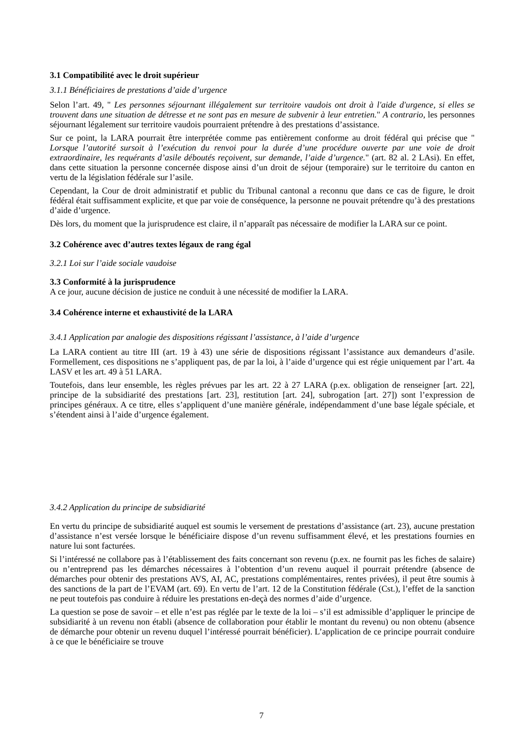3.1 Compatibilité avec le droit supérieur
3.1.1 Bénéficiaires de prestations d’aide d’urgence
Selon l’art. 49, " Les personnes séjournant illégalement sur territoire vaudois ont droit à l'aide d'urgence, si elles se trouvent dans une situation de détresse et ne sont pas en mesure de subvenir à leur entretien." A contrario, les personnes séjournant légalement sur territoire vaudois pourraient prétendre à des prestations d’assistance.
Sur ce point, la LARA pourrait être interprétée comme pas entièrement conforme au droit fédéral qui précise que " Lorsque l’autorité sursoit à l’exécution du renvoi pour la durée d’une procédure ouverte par une voie de droit extraordinaire, les requérants d’asile déboutés reçoivent, sur demande, l’aide d’urgence." (art. 82 al. 2 LAsi). En effet, dans cette situation la personne concernée dispose ainsi d’un droit de séjour (temporaire) sur le territoire du canton en vertu de la législation fédérale sur l’asile.
Cependant, la Cour de droit administratif et public du Tribunal cantonal a reconnu que dans ce cas de figure, le droit fédéral était suffisamment explicite, et que par voie de conséquence, la personne ne pouvait prétendre qu’à des prestations d’aide d’urgence.
Dès lors, du moment que la jurisprudence est claire, il n’apparaît pas nécessaire de modifier la LARA sur ce point.
3.2 Cohérence avec d’autres textes légaux de rang égal
3.2.1 Loi sur l’aide sociale vaudoise
3.3 Conformité à la jurisprudence
A ce jour, aucune décision de justice ne conduit à une nécessité de modifier la LARA.
3.4 Cohérence interne et exhaustivité de la LARA
3.4.1 Application par analogie des dispositions régissant l’assistance, à l’aide d’urgence
La LARA contient au titre III (art. 19 à 43) une série de dispositions régissant l’assistance aux demandeurs d’asile. Formellement, ces dispositions ne s’appliquent pas, de par la loi, à l’aide d’urgence qui est régie uniquement par l’art. 4a LASV et les art. 49 à 51 LARA.
Toutefois, dans leur ensemble, les règles prévues par les art. 22 à 27 LARA (p.ex. obligation de renseigner [art. 22], principe de la subsidiarité des prestations [art. 23], restitution [art. 24], subrogation [art. 27]) sont l’expression de principes généraux. A ce titre, elles s’appliquent d’une manière générale, indépendamment d’une base légale spéciale, et s’étendent ainsi à l’aide d’urgence également.
3.4.2 Application du principe de subsidiarité
En vertu du principe de subsidiarité auquel est soumis le versement de prestations d’assistance (art. 23), aucune prestation d’assistance n’est versée lorsque le bénéficiaire dispose d’un revenu suffisamment élevé, et les prestations fournies en nature lui sont facturées.
Si l’intéressé ne collabore pas à l’établissement des faits concernant son revenu (p.ex. ne fournit pas les fiches de salaire) ou n’entreprend pas les démarches nécessaires à l’obtention d’un revenu auquel il pourrait prétendre (absence de démarches pour obtenir des prestations AVS, AI, AC, prestations complémentaires, rentes privées), il peut être soumis à des sanctions de la part de l’EVAM (art. 69). En vertu de l’art. 12 de la Constitution fédérale (Cst.), l’effet de la sanction ne peut toutefois pas conduire à réduire les prestations en-deçà des normes d’aide d’urgence.
La question se pose de savoir – et elle n’est pas réglée par le texte de la loi – s’il est admissible d’appliquer le principe de subsidiarité à un revenu non établi (absence de collaboration pour établir le montant du revenu) ou non obtenu (absence de démarche pour obtenir un revenu duquel l’intéressé pourrait bénéficier). L’application de ce principe pourrait conduire à ce que le bénéficiaire se trouve
7